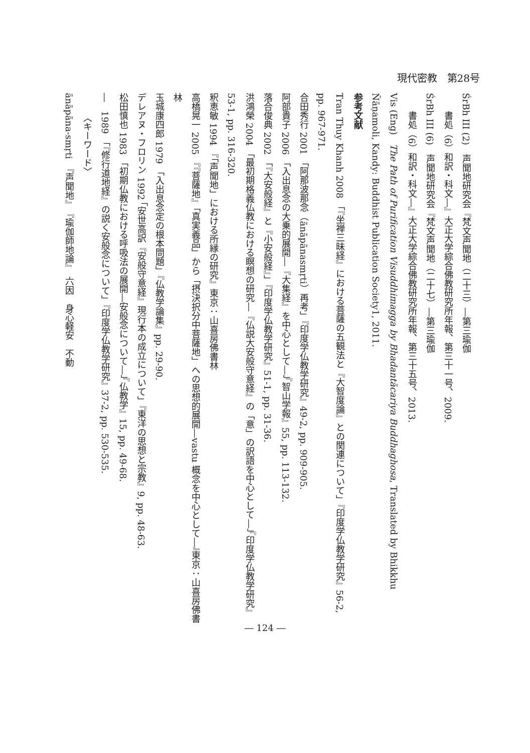現代密教　第28号
ŚrBh III (2)　声聞地研究会『梵文声聞地（二十三）―第三瑜伽
書処（6）和訳・科文―』大正大学綜合佛教研究所年報、第三十一号、2009.
ŚrBh III (6)　声聞地研究会『梵文声聞地（二十七）―第三瑜伽
書処（6）和訳・科文―』大正大学綜合佛教研究所年報、第三十五号、2013.
Vis (Eng)　The Path of Purification Visuddhimagga by Bhadantācariya Buddhaghosa, Translated by Bhikkhu Ñāṇamoli, Kandy: Buddhist Publication Society1, 2011.
参考文献
Tran Thuy Khanh 2008 「『坐禅三昧経』における菩薩の五観法と『大智度論』との関連について」『印度学仏教学研究』56-2, pp. 967-971.
合田秀行 2001 「阿那波那念（ānāpānasmṛti）再考」『印度学仏教学研究』49-2, pp. 909-905.
阿部貴子 2006 「入出息念の大乗的展開―『大集経』を中心として―」『智山学報』55, pp. 113-132.
落合俊典 2002 「『大安般経』と『小安般経』」『印度学仏教学研究』51-1, pp. 31-36.
洪鴻榮 2004 「最初期格義仏教における瞑想の研究―『仏説大安般守意経』の「意」の訳語を中心として―」『印度学仏教学研究』53-1, pp. 316-320.
釈恵敏 1994 『「声聞地」における所縁の研究』東京：山喜房佛書林
高橋晃一 2005 『『菩薩地』「真実義品」から「摂決択分中菩薩地」への思想的展開―vastu 概念を中心として―』東京：山喜房佛書林
玉城康四郎 1979 「入出息念定の根本問題」『仏教学論集』pp. 29-90.
デレアヌ・フロリン 1992 「安世高訳『安般守意経』現行本の成立について」『東洋の思想と宗教』9, pp. 48-63.
松田慎也 1983 「初期仏教における呼吸法の展開―安般念について―」『仏教学』15, pp. 49-68.
―　1989 「『修行道地経』の説く安般念について」『印度学仏教学研究』37-2, pp. 530-535.
〈キーワード〉
ānāpāna-smṛti　『声聞地』　『瑜伽師地論』　六因　身心軽安　不動
― 124 ―